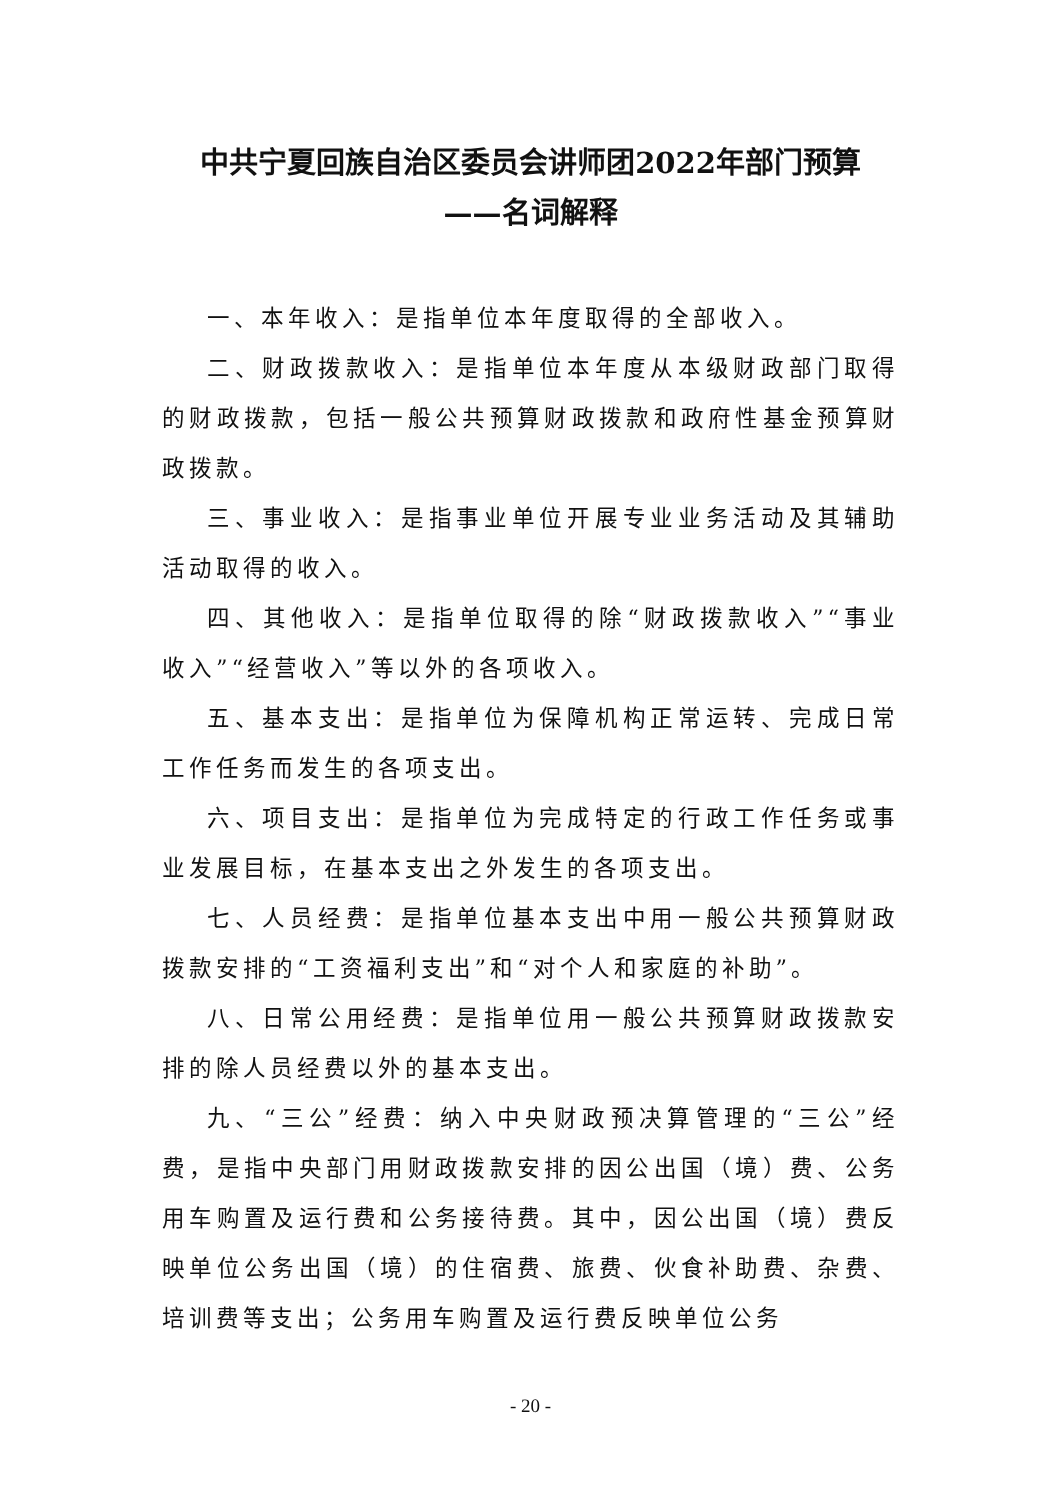中共宁夏回族自治区委员会讲师团2022年部门预算
——名词解释
一、本年收入：是指单位本年度取得的全部收入。
二、财政拨款收入：是指单位本年度从本级财政部门取得的财政拨款，包括一般公共预算财政拨款和政府性基金预算财政拨款。
三、事业收入：是指事业单位开展专业业务活动及其辅助活动取得的收入。
四、其他收入：是指单位取得的除“财政拨款收入”“事业收入”“经营收入”等以外的各项收入。
五、基本支出：是指单位为保障机构正常运转、完成日常工作任务而发生的各项支出。
六、项目支出：是指单位为完成特定的行政工作任务或事业发展目标，在基本支出之外发生的各项支出。
七、人员经费：是指单位基本支出中用一般公共预算财政拨款安排的“工资福利支出”和“对个人和家庭的补助”。
八、日常公用经费：是指单位用一般公共预算财政拨款安排的除人员经费以外的基本支出。
九、“三公”经费：纳入中央财政预决算管理的“三公”经费，是指中央部门用财政拨款安排的因公出国（境）费、公务用车购置及运行费和公务接待费。其中，因公出国（境）费反映单位公务出国（境）的住宿费、旅费、伙食补助费、杂费、培训费等支出；公务用车购置及运行费反映单位公务
- 20 -